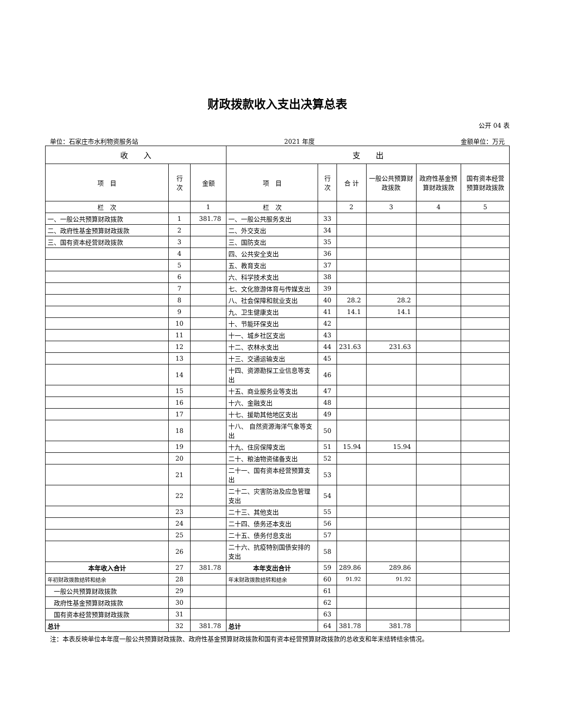财政拨款收入支出决算总表
公开 04 表
单位：石家庄市水利物资服务站 2021 年度 金额单位：万元
| 收 入 | | | 支 出 | | | | | |
| --- | --- | --- | --- | --- | --- | --- | --- | --- |
| 项 目 | 行 次 | 金额 | 项 目 | 行 次 | 合 计 | 一般公共预算财政拨款 | 政府性基金预算财政拨款 | 国有资本经营预算财政拨款 |
| 栏 次 | | 1 | 栏 次 | | 2 | 3 | 4 | 5 |
| 一、一般公共预算财政拨款 | 1 | 381.78 | 一、一般公共服务支出 | 33 | | | | |
| 二、政府性基金预算财政拨款 | 2 | | 二、外交支出 | 34 | | | | |
| 三、国有资本经营财政拨款 | 3 | | 三、国防支出 | 35 | | | | |
| | 4 | | 四、公共安全支出 | 36 | | | | |
| | 5 | | 五、教育支出 | 37 | | | | |
| | 6 | | 六、科学技术支出 | 38 | | | | |
| | 7 | | 七、文化旅游体育与传媒支出 | 39 | | | | |
| | 8 | | 八、社会保障和就业支出 | 40 | 28.2 | 28.2 | | |
| | 9 | | 九、卫生健康支出 | 41 | 14.1 | 14.1 | | |
| | 10 | | 十、节能环保支出 | 42 | | | | |
| | 11 | | 十一、城乡社区支出 | 43 | | | | |
| | 12 | | 十二、农林水支出 | 44 | 231.63 | 231.63 | | |
| | 13 | | 十三、交通运输支出 | 45 | | | | |
| | 14 | | 十四、资源勘探工业信息等支出 | 46 | | | | |
| | 15 | | 十五、商业服务业等支出 | 47 | | | | |
| | 16 | | 十六、金融支出 | 48 | | | | |
| | 17 | | 十七、援助其他地区支出 | 49 | | | | |
| | 18 | | 十八、 自然资源海洋气象等支出 | 50 | | | | |
| | 19 | | 十九、住房保障支出 | 51 | 15.94 | 15.94 | | |
| | 20 | | 二十、粮油物资储备支出 | 52 | | | | |
| | 21 | | 二十一、国有资本经营预算支出 | 53 | | | | |
| | 22 | | 二十二、灾害防治及应急管理支出 | 54 | | | | |
| | 23 | | 二十三、其他支出 | 55 | | | | |
| | 24 | | 二十四、债务还本支出 | 56 | | | | |
| | 25 | | 二十五、债务付息支出 | 57 | | | | |
| | 26 | | 二十六、抗疫特别国债安排的支出 | 58 | | | | |
| 本年收入合计 | 27 | 381.78 | 本年支出合计 | 59 | 289.86 | 289.86 | | |
| 年初财政拨款结转和结余 | 28 | | 年末财政拨款结转和结余 | 60 | 91.92 | 91.92 | | |
| 一般公共预算财政拨款 | 29 | | | 61 | | | | |
| 政府性基金预算财政拨款 | 30 | | | 62 | | | | |
| 国有资本经营预算财政拨款 | 31 | | | 63 | | | | |
| 总计 | 32 | 381.78 | 总计 | 64 | 381.78 | 381.78 | | |
注：本表反映单位本年度一般公共预算财政拨款、政府性基金预算财政拨款和国有资本经营预算财政拨款的总收支和年末结转结余情况。